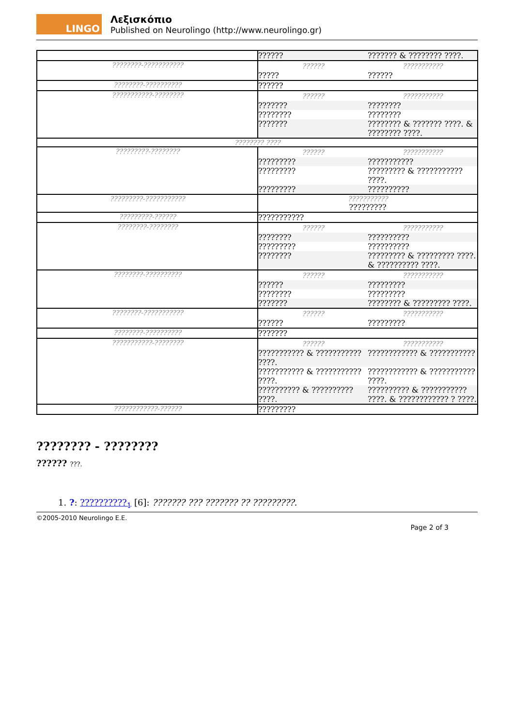LINGO
Λεξισκόπιο
Published on Neurolingo (http://www.neurolingo.gr)
| | / ?????? / ??????? & ???????? ????. / |
| ????????-??????????? | / ?????? / ??????????? / / --- / --- / / ????? / ?????? / |
| ????????-?????????? | ?????? |
| ???????????-???????? | / ?????? / ??????????? / / --- / --- / / ??????? / ???????? / / ???????? / ???????? / / ??????? / ???????? & ??????? ????. & ???????? ????. / |
| ???????? ???? | |
| ?????????-???????? | / ?????? / ??????????? / / --- / --- / / ????????? / ??????????? / / ????????? / ????????? & ??????????? ????. / / ????????? / ?????????? / |
| ?????????-??????????? | ??????????? ????????? |
| ?????????-?????? | ??????????? |
| ????????-???????? | / ?????? / ??????????? / / --- / --- / / ???????? / ?????????? / / ????????? / ?????????? / / ???????? / ????????? & ????????? ????. & ?????????? ????. / |
| ????????-?????????? | / ?????? / ??????????? / / --- / --- / / ?????? / ????????? / / ???????? / ????????? / / ??????? / ???????? & ????????? ????. / |
| ????????-??????????? | / ?????? / ??????????? / / --- / --- / / ?????? / ????????? / |
| ????????-?????????? | ??????? |
| ???????????-???????? | / ?????? / ??????????? / / --- / --- / / ??????????? & ??????????? ????. / ???????????? & ??????????? / / ??????????? & ??????????? ????. / ???????????? & ??????????? ????. / / ?????????? & ?????????? ????. / ?????????? & ??????????? ????. & ???????????? ? ????. / |
| ????????????-?????? | ????????? |
???????? - ????????
?????? ???.
1. ?: ??????????<sub>1</sub> [6]: ??????? ??? ??????? ?? ?????????.
©2005-2010 Neurolingo E.E.
Page 2 of 3